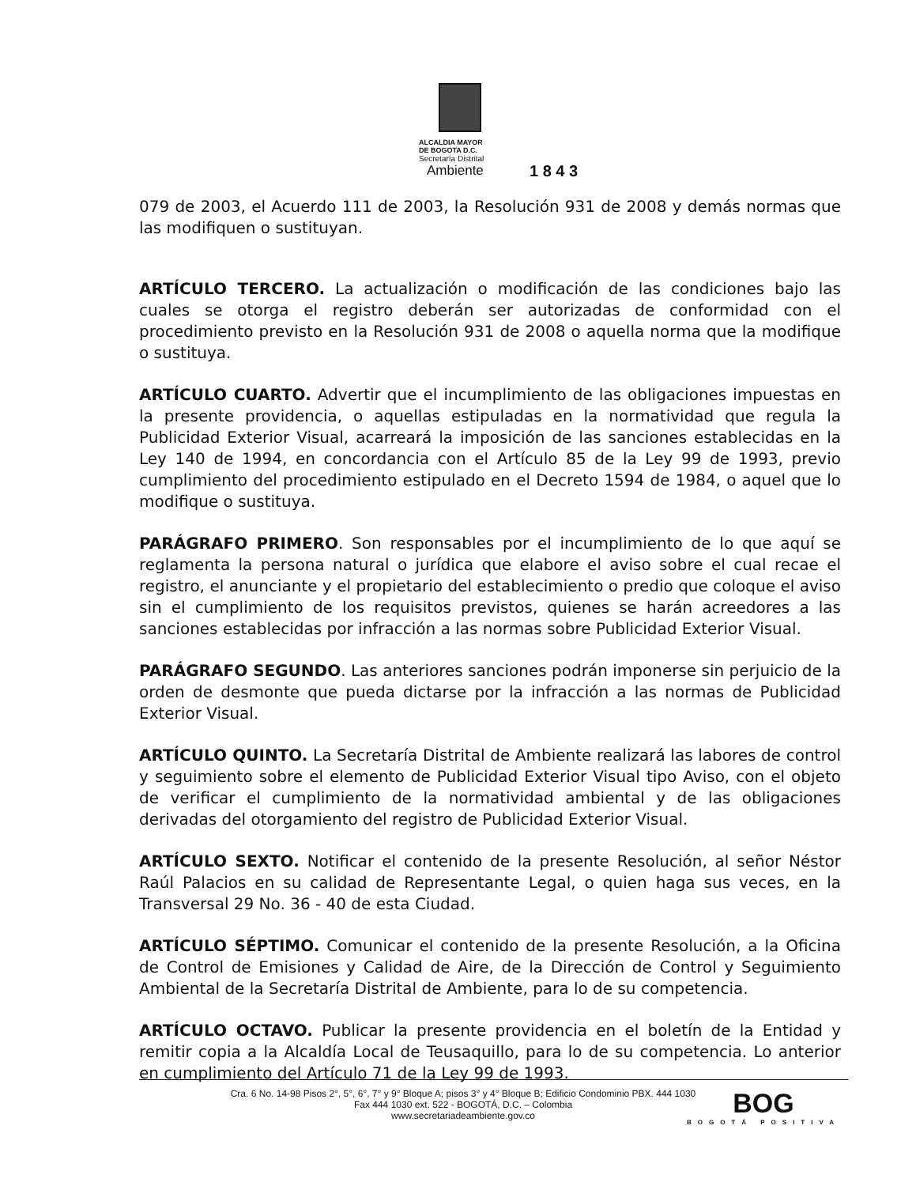ALCALDIA MAYOR
DE BOGOTA D.C.
Secretaría Distrital
Ambiente
1 8 4 3
079 de 2003, el Acuerdo 111 de 2003, la Resolución 931 de 2008 y demás normas que las modifiquen o sustituyan.
ARTÍCULO TERCERO. La actualización o modificación de las condiciones bajo las cuales se otorga el registro deberán ser autorizadas de conformidad con el procedimiento previsto en la Resolución 931 de 2008 o aquella norma que la modifique o sustituya.
ARTÍCULO CUARTO. Advertir que el incumplimiento de las obligaciones impuestas en la presente providencia, o aquellas estipuladas en la normatividad que regula la Publicidad Exterior Visual, acarreará la imposición de las sanciones establecidas en la Ley 140 de 1994, en concordancia con el Artículo 85 de la Ley 99 de 1993, previo cumplimiento del procedimiento estipulado en el Decreto 1594 de 1984, o aquel que lo modifique o sustituya.
PARÁGRAFO PRIMERO. Son responsables por el incumplimiento de lo que aquí se reglamenta la persona natural o jurídica que elabore el aviso sobre el cual recae el registro, el anunciante y el propietario del establecimiento o predio que coloque el aviso sin el cumplimiento de los requisitos previstos, quienes se harán acreedores a las sanciones establecidas por infracción a las normas sobre Publicidad Exterior Visual.
PARÁGRAFO SEGUNDO. Las anteriores sanciones podrán imponerse sin perjuicio de la orden de desmonte que pueda dictarse por la infracción a las normas de Publicidad Exterior Visual.
ARTÍCULO QUINTO. La Secretaría Distrital de Ambiente realizará las labores de control y seguimiento sobre el elemento de Publicidad Exterior Visual tipo Aviso, con el objeto de verificar el cumplimiento de la normatividad ambiental y de las obligaciones derivadas del otorgamiento del registro de Publicidad Exterior Visual.
ARTÍCULO SEXTO. Notificar el contenido de la presente Resolución, al señor Néstor Raúl Palacios en su calidad de Representante Legal, o quien haga sus veces, en la Transversal 29 No. 36 - 40 de esta Ciudad.
ARTÍCULO SÉPTIMO. Comunicar el contenido de la presente Resolución, a la Oficina de Control de Emisiones y Calidad de Aire, de la Dirección de Control y Seguimiento Ambiental de la Secretaría Distrital de Ambiente, para lo de su competencia.
ARTÍCULO OCTAVO. Publicar la presente providencia en el boletín de la Entidad y remitir copia a la Alcaldía Local de Teusaquillo, para lo de su competencia. Lo anterior en cumplimiento del Artículo 71 de la Ley 99 de 1993.
Cra. 6 No. 14-98 Pisos 2°, 5°, 6°, 7° y 9° Bloque A; pisos 3° y 4° Bloque B; Edificio Condominio PBX. 444 1030
Fax 444 1030 ext. 522 - BOGOTÁ, D.C. – Colombia
www.secretariadeambiente.gov.co
BOG
BOGOTÁ POSITIVA